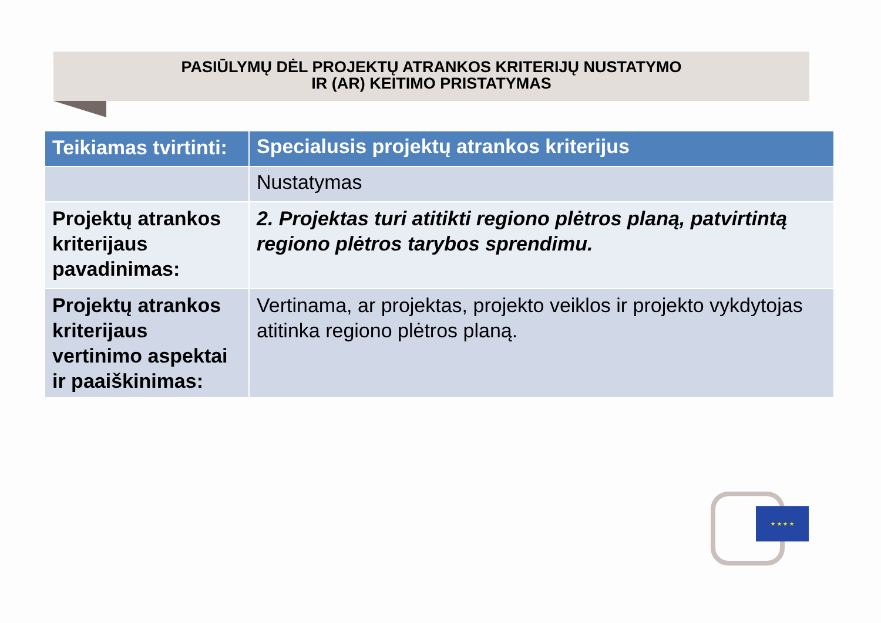PASIŪLYMŲ DĖL PROJEKTŲ ATRANKOS KRITERIJŲ NUSTATYMO
IR (AR) KEITIMO PRISTATYMAS
| Teikiamas tvirtinti: | Specialusis projektų atrankos kriterijus |
| --- | --- |
| | Nustatymas |
| Projektų atrankos kriterijaus pavadinimas: | 2. Projektas turi atitikti regiono plėtros planą, patvirtintą regiono plėtros tarybos sprendimu. |
| Projektų atrankos kriterijaus vertinimo aspektai ir paaiškinimas: | Vertinama, ar projektas, projekto veiklos ir projekto vykdytojas atitinka regiono plėtros planą. |
★ ★ ★ ★